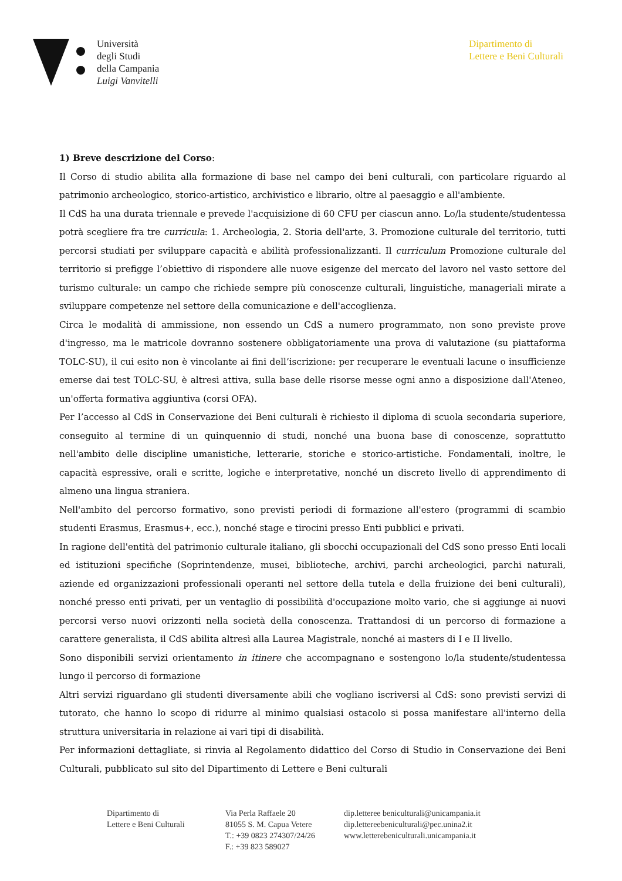Università
degli Studi
della Campania
Luigi Vanvitelli
Dipartimento di
Lettere e Beni Culturali
1) Breve descrizione del Corso:
Il Corso di studio abilita alla formazione di base nel campo dei beni culturali, con particolare riguardo al patrimonio archeologico, storico-artistico, archivistico e librario, oltre al paesaggio e all'ambiente.
Il CdS ha una durata triennale e prevede l'acquisizione di 60 CFU per ciascun anno. Lo/la studente/studentessa potrà scegliere fra tre curricula: 1. Archeologia, 2. Storia dell'arte, 3. Promozione culturale del territorio, tutti percorsi studiati per sviluppare capacità e abilità professionalizzanti. Il curriculum Promozione culturale del territorio si prefigge l’obiettivo di rispondere alle nuove esigenze del mercato del lavoro nel vasto settore del turismo culturale: un campo che richiede sempre più conoscenze culturali, linguistiche, manageriali mirate a sviluppare competenze nel settore della comunicazione e dell'accoglienza.
Circa le modalità di ammissione, non essendo un CdS a numero programmato, non sono previste prove d'ingresso, ma le matricole dovranno sostenere obbligatoriamente una prova di valutazione (su piattaforma TOLC-SU), il cui esito non è vincolante ai fini dell’iscrizione: per recuperare le eventuali lacune o insufficienze emerse dai test TOLC-SU, è altresì attiva, sulla base delle risorse messe ogni anno a disposizione dall'Ateneo, un'offerta formativa aggiuntiva (corsi OFA).
Per l’accesso al CdS in Conservazione dei Beni culturali è richiesto il diploma di scuola secondaria superiore, conseguito al termine di un quinquennio di studi, nonché una buona base di conoscenze, soprattutto nell'ambito delle discipline umanistiche, letterarie, storiche e storico-artistiche. Fondamentali, inoltre, le capacità espressive, orali e scritte, logiche e interpretative, nonché un discreto livello di apprendimento di almeno una lingua straniera.
Nell'ambito del percorso formativo, sono previsti periodi di formazione all'estero (programmi di scambio studenti Erasmus, Erasmus+, ecc.), nonché stage e tirocini presso Enti pubblici e privati.
In ragione dell'entità del patrimonio culturale italiano, gli sbocchi occupazionali del CdS sono presso Enti locali ed istituzioni specifiche (Soprintendenze, musei, biblioteche, archivi, parchi archeologici, parchi naturali, aziende ed organizzazioni professionali operanti nel settore della tutela e della fruizione dei beni culturali), nonché presso enti privati, per un ventaglio di possibilità d'occupazione molto vario, che si aggiunge ai nuovi percorsi verso nuovi orizzonti nella società della conoscenza. Trattandosi di un percorso di formazione a carattere generalista, il CdS abilita altresì alla Laurea Magistrale, nonché ai masters di I e II livello.
Sono disponibili servizi orientamento in itinere che accompagnano e sostengono lo/la studente/studentessa lungo il percorso di formazione
Altri servizi riguardano gli studenti diversamente abili che vogliano iscriversi al CdS: sono previsti servizi di tutorato, che hanno lo scopo di ridurre al minimo qualsiasi ostacolo si possa manifestare all'interno della struttura universitaria in relazione ai vari tipi di disabilità.
Per informazioni dettagliate, si rinvia al Regolamento didattico del Corso di Studio in Conservazione dei Beni Culturali, pubblicato sul sito del Dipartimento di Lettere e Beni culturali
Dipartimento di
Lettere e Beni Culturali
Via Perla Raffaele 20
81055 S. M. Capua Vetere
T.: +39 0823 274307/24/26
F.: +39 823 589027
dip.letteree beniculturali@unicampania.it
dip.lettereebeniculturali@pec.unina2.it
www.letterebeniculturali.unicampania.it